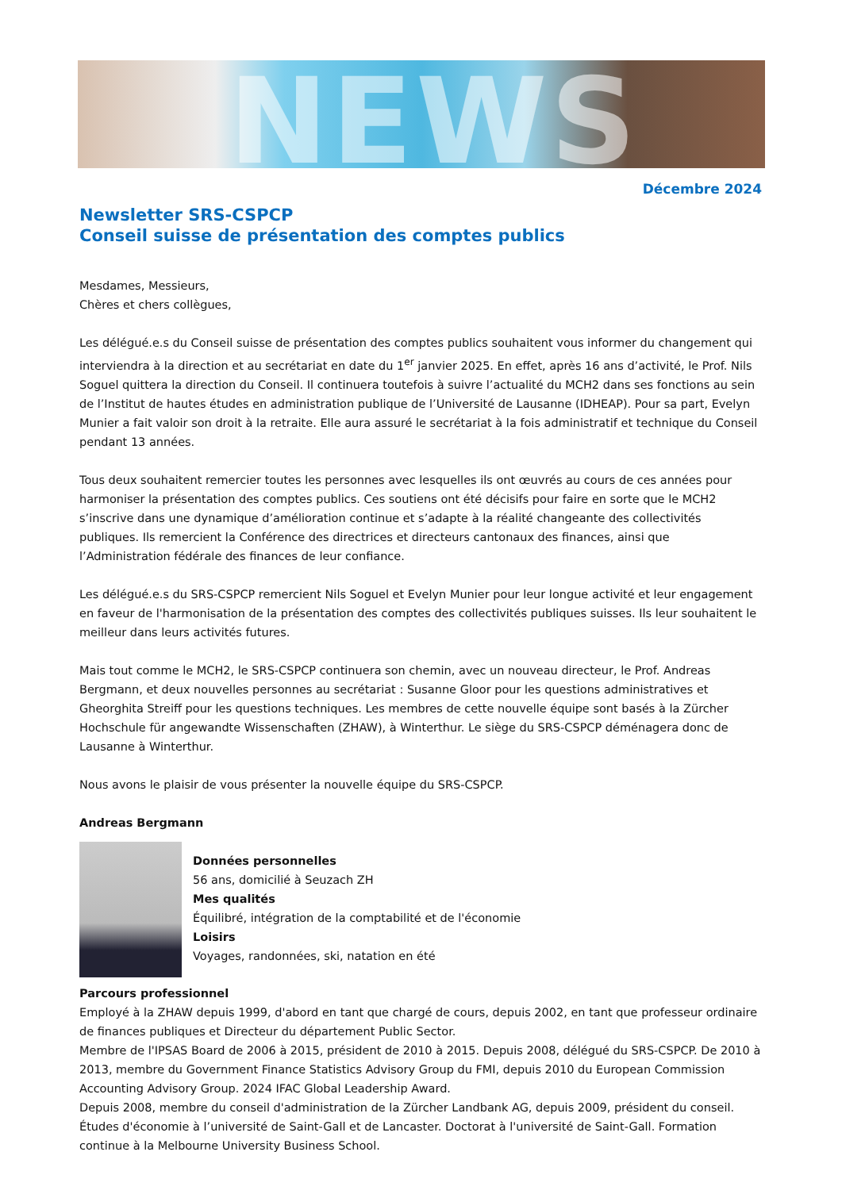NEWS
Décembre 2024
Newsletter SRS-CSPCP
Conseil suisse de présentation des comptes publics
Mesdames, Messieurs,
Chères et chers collègues,
Les délégué.e.s du Conseil suisse de présentation des comptes publics souhaitent vous informer du changement qui interviendra à la direction et au secrétariat en date du 1<sup>er</sup> janvier 2025. En effet, après 16 ans d’activité, le Prof. Nils Soguel quittera la direction du Conseil. Il continuera toutefois à suivre l’actualité du MCH2 dans ses fonctions au sein de l’Institut de hautes études en administration publique de l’Université de Lausanne (IDHEAP). Pour sa part, Evelyn Munier a fait valoir son droit à la retraite. Elle aura assuré le secrétariat à la fois administratif et technique du Conseil pendant 13 années.
Tous deux souhaitent remercier toutes les personnes avec lesquelles ils ont œuvrés au cours de ces années pour harmoniser la présentation des comptes publics. Ces soutiens ont été décisifs pour faire en sorte que le MCH2 s’inscrive dans une dynamique d’amélioration continue et s’adapte à la réalité changeante des collectivités publiques. Ils remercient la Conférence des directrices et directeurs cantonaux des finances, ainsi que l’Administration fédérale des finances de leur confiance.
Les délégué.e.s du SRS-CSPCP remercient Nils Soguel et Evelyn Munier pour leur longue activité et leur engagement en faveur de l'harmonisation de la présentation des comptes des collectivités publiques suisses. Ils leur souhaitent le meilleur dans leurs activités futures.
Mais tout comme le MCH2, le SRS-CSPCP continuera son chemin, avec un nouveau directeur, le Prof. Andreas Bergmann, et deux nouvelles personnes au secrétariat : Susanne Gloor pour les questions administratives et Gheorghita Streiff pour les questions techniques. Les membres de cette nouvelle équipe sont basés à la Zürcher Hochschule für angewandte Wissenschaften (ZHAW), à Winterthur. Le siège du SRS-CSPCP déménagera donc de Lausanne à Winterthur.
Nous avons le plaisir de vous présenter la nouvelle équipe du SRS-CSPCP.
Andreas Bergmann
Données personnelles
56 ans, domicilié à Seuzach ZH
Mes qualités
Équilibré, intégration de la comptabilité et de l'économie
Loisirs
Voyages, randonnées, ski, natation en été
Parcours professionnel
Employé à la ZHAW depuis 1999, d'abord en tant que chargé de cours, depuis 2002, en tant que professeur ordinaire de finances publiques et Directeur du département Public Sector.
Membre de l'IPSAS Board de 2006 à 2015, président de 2010 à 2015. Depuis 2008, délégué du SRS-CSPCP. De 2010 à 2013, membre du Government Finance Statistics Advisory Group du FMI, depuis 2010 du European Commission Accounting Advisory Group. 2024 IFAC Global Leadership Award.
Depuis 2008, membre du conseil d'administration de la Zürcher Landbank AG, depuis 2009, président du conseil.
Études d'économie à l’université de Saint-Gall et de Lancaster. Doctorat à l'université de Saint-Gall. Formation continue à la Melbourne University Business School.